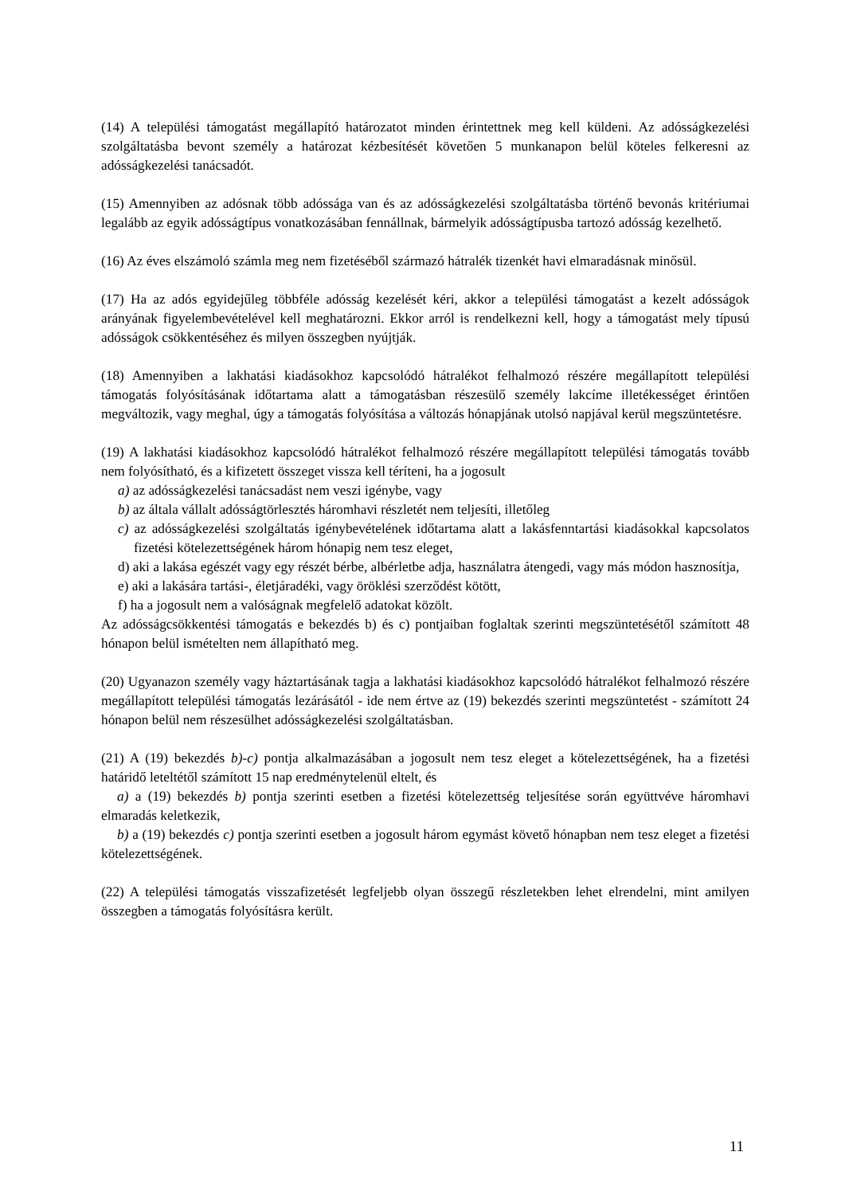(14) A települési támogatást megállapító határozatot minden érintettnek meg kell küldeni. Az adósságkezelési szolgáltatásba bevont személy a határozat kézbesítését követően 5 munkanapon belül köteles felkeresni az adósságkezelési tanácsadót.
(15) Amennyiben az adósnak több adóssága van és az adósságkezelési szolgáltatásba történő bevonás kritériumai legalább az egyik adósságtípus vonatkozásában fennállnak, bármelyik adósságtípusba tartozó adósság kezelhető.
(16) Az éves elszámoló számla meg nem fizetéséből származó hátralék tizenkét havi elmaradásnak minősül.
(17) Ha az adós egyidejűleg többféle adósság kezelését kéri, akkor a települési támogatást a kezelt adósságok arányának figyelembevételével kell meghatározni. Ekkor arról is rendelkezni kell, hogy a támogatást mely típusú adósságok csökkentéséhez és milyen összegben nyújtják.
(18) Amennyiben a lakhatási kiadásokhoz kapcsolódó hátralékot felhalmozó részére megállapított települési támogatás folyósításának időtartama alatt a támogatásban részesülő személy lakcíme illetékességet érintően megváltozik, vagy meghal, úgy a támogatás folyósítása a változás hónapjának utolsó napjával kerül megszüntetésre.
(19) A lakhatási kiadásokhoz kapcsolódó hátralékot felhalmozó részére megállapított települési támogatás tovább nem folyósítható, és a kifizetett összeget vissza kell téríteni, ha a jogosult
a) az adósságkezelési tanácsadást nem veszi igénybe, vagy
b) az általa vállalt adósságtörlesztés háromhavi részletét nem teljesíti, illetőleg
c) az adósságkezelési szolgáltatás igénybevételének időtartama alatt a lakásfenntartási kiadásokkal kapcsolatos fizetési kötelezettségének három hónapig nem tesz eleget,
d) aki a lakása egészét vagy egy részét bérbe, albérletbe adja, használatra átengedi, vagy más módon hasznosítja,
e) aki a lakására tartási-, életjáradéki, vagy öröklési szerződést kötött,
f) ha a jogosult nem a valóságnak megfelelő adatokat közölt.
Az adósságcsökkentési támogatás e bekezdés b) és c) pontjaiban foglaltak szerinti megszüntetésétől számított 48 hónapon belül ismételten nem állapítható meg.
(20) Ugyanazon személy vagy háztartásának tagja a lakhatási kiadásokhoz kapcsolódó hátralékot felhalmozó részére megállapított települési támogatás lezárásától - ide nem értve az (19) bekezdés szerinti megszüntetést - számított 24 hónapon belül nem részesülhet adósságkezelési szolgáltatásban.
(21) A (19) bekezdés b)-c) pontja alkalmazásában a jogosult nem tesz eleget a kötelezettségének, ha a fizetési határidő leteltétől számított 15 nap eredménytelenül eltelt, és
a) a (19) bekezdés b) pontja szerinti esetben a fizetési kötelezettség teljesítése során együttvéve háromhavi elmaradás keletkezik,
b) a (19) bekezdés c) pontja szerinti esetben a jogosult három egymást követő hónapban nem tesz eleget a fizetési kötelezettségének.
(22) A települési támogatás visszafizetését legfeljebb olyan összegű részletekben lehet elrendelni, mint amilyen összegben a támogatás folyósításra került.
11